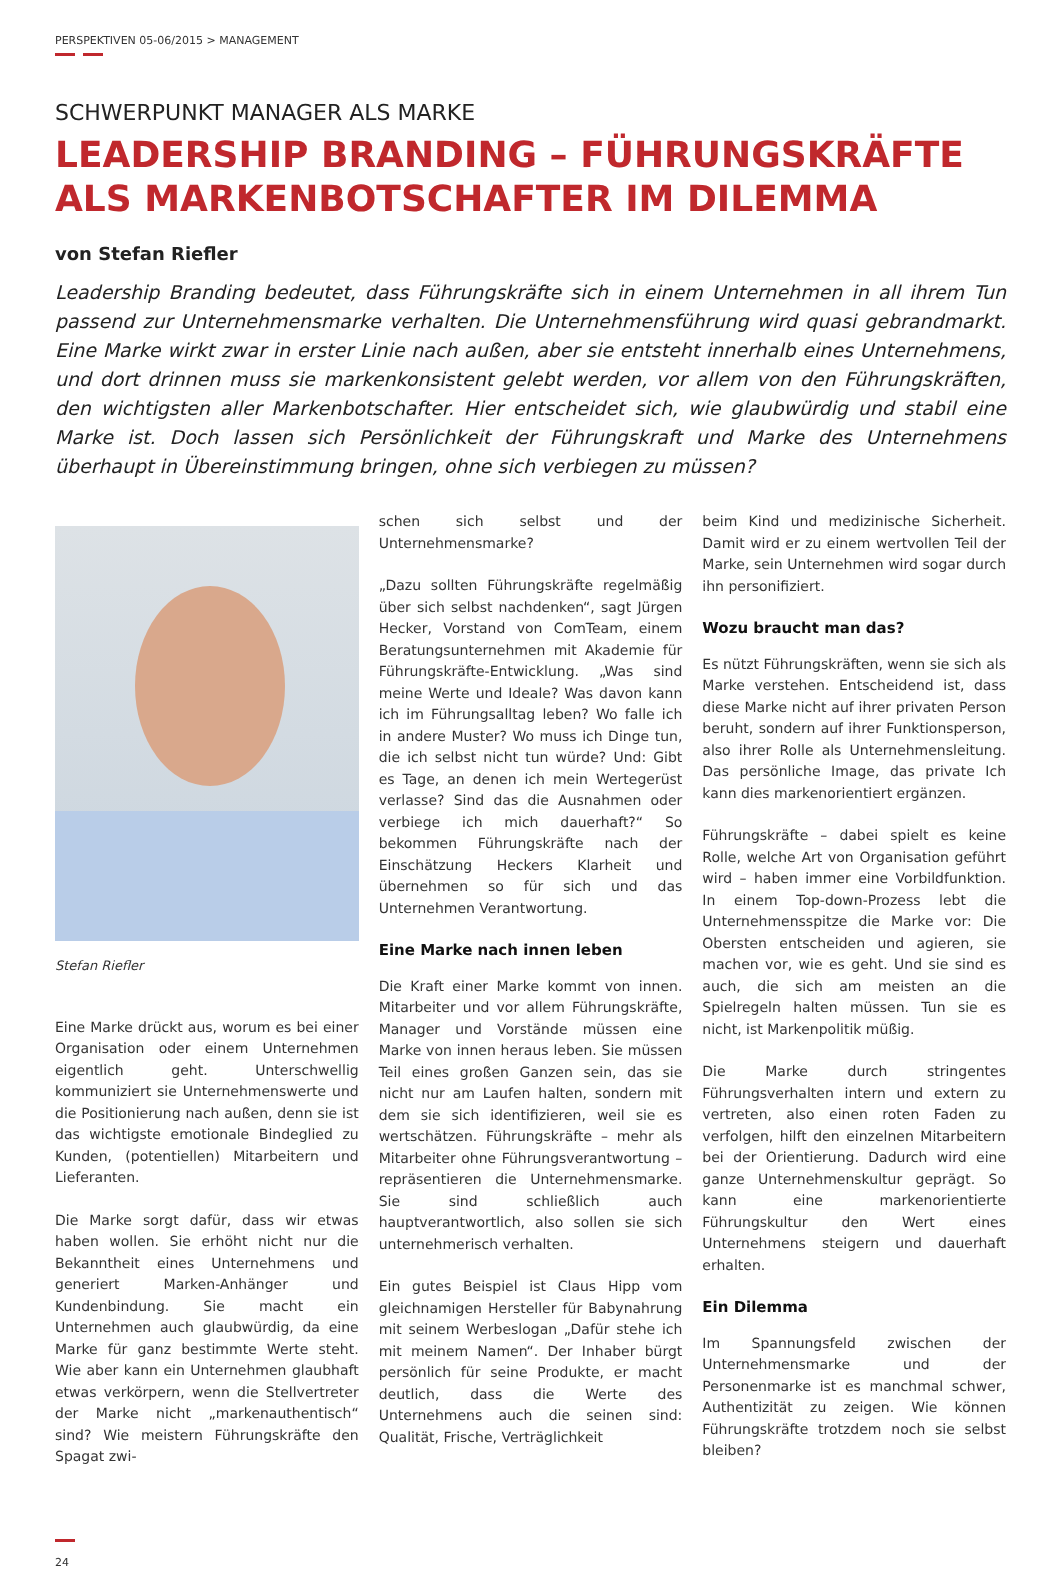PERSPEKTIVEN 05-06/2015 > MANAGEMENT
SCHWERPUNKT MANAGER ALS MARKE
LEADERSHIP BRANDING – FÜHRUNGSKRÄFTE ALS MARKENBOTSCHAFTER IM DILEMMA
von Stefan Riefler
Leadership Branding bedeutet, dass Führungskräfte sich in einem Unternehmen in all ihrem Tun passend zur Unternehmensmarke verhalten. Die Unternehmensführung wird quasi gebrandmarkt. Eine Marke wirkt zwar in erster Linie nach außen, aber sie entsteht innerhalb eines Unternehmens, und dort drinnen muss sie markenkonsistent gelebt werden, vor allem von den Führungskräften, den wichtigsten aller Markenbotschafter. Hier entscheidet sich, wie glaubwürdig und stabil eine Marke ist. Doch lassen sich Persönlichkeit der Führungskraft und Marke des Unternehmens überhaupt in Übereinstimmung bringen, ohne sich verbiegen zu müssen?
Stefan Riefler
Eine Marke drückt aus, worum es bei einer Organisation oder einem Unternehmen eigentlich geht. Unterschwellig kommuniziert sie Unternehmenswerte und die Positionierung nach außen, denn sie ist das wichtigste emotionale Bindeglied zu Kunden, (potentiellen) Mitarbeitern und Lieferanten.
Die Marke sorgt dafür, dass wir etwas haben wollen. Sie erhöht nicht nur die Bekanntheit eines Unternehmens und generiert Marken-Anhänger und Kundenbindung. Sie macht ein Unternehmen auch glaubwürdig, da eine Marke für ganz bestimmte Werte steht. Wie aber kann ein Unternehmen glaubhaft etwas verkörpern, wenn die Stellvertreter der Marke nicht „markenauthentisch“ sind? Wie meistern Führungskräfte den Spagat zwi-
schen sich selbst und der Unternehmensmarke?
„Dazu sollten Führungskräfte regelmäßig über sich selbst nachdenken“, sagt Jürgen Hecker, Vorstand von ComTeam, einem Beratungsunternehmen mit Akademie für Führungskräfte-Entwicklung. „Was sind meine Werte und Ideale? Was davon kann ich im Führungsalltag leben? Wo falle ich in andere Muster? Wo muss ich Dinge tun, die ich selbst nicht tun würde? Und: Gibt es Tage, an denen ich mein Wertegerüst verlasse? Sind das die Ausnahmen oder verbiege ich mich dauerhaft?“ So bekommen Führungskräfte nach der Einschätzung Heckers Klarheit und übernehmen so für sich und das Unternehmen Verantwortung.
Eine Marke nach innen leben
Die Kraft einer Marke kommt von innen. Mitarbeiter und vor allem Führungskräfte, Manager und Vorstände müssen eine Marke von innen heraus leben. Sie müssen Teil eines großen Ganzen sein, das sie nicht nur am Laufen halten, sondern mit dem sie sich identifizieren, weil sie es wertschätzen. Führungskräfte – mehr als Mitarbeiter ohne Führungsverantwortung – repräsentieren die Unternehmensmarke. Sie sind schließlich auch hauptverantwortlich, also sollen sie sich unternehmerisch verhalten.
Ein gutes Beispiel ist Claus Hipp vom gleichnamigen Hersteller für Babynahrung mit seinem Werbeslogan „Dafür stehe ich mit meinem Namen“. Der Inhaber bürgt persönlich für seine Produkte, er macht deutlich, dass die Werte des Unternehmens auch die seinen sind: Qualität, Frische, Verträglichkeit
beim Kind und medizinische Sicherheit. Damit wird er zu einem wertvollen Teil der Marke, sein Unternehmen wird sogar durch ihn personifiziert.
Wozu braucht man das?
Es nützt Führungskräften, wenn sie sich als Marke verstehen. Entscheidend ist, dass diese Marke nicht auf ihrer privaten Person beruht, sondern auf ihrer Funktionsperson, also ihrer Rolle als Unternehmensleitung. Das persönliche Image, das private Ich kann dies markenorientiert ergänzen.
Führungskräfte – dabei spielt es keine Rolle, welche Art von Organisation geführt wird – haben immer eine Vorbildfunktion. In einem Top-down-Prozess lebt die Unternehmensspitze die Marke vor: Die Obersten entscheiden und agieren, sie machen vor, wie es geht. Und sie sind es auch, die sich am meisten an die Spielregeln halten müssen. Tun sie es nicht, ist Markenpolitik müßig.
Die Marke durch stringentes Führungsverhalten intern und extern zu vertreten, also einen roten Faden zu verfolgen, hilft den einzelnen Mitarbeitern bei der Orientierung. Dadurch wird eine ganze Unternehmenskultur geprägt. So kann eine markenorientierte Führungskultur den Wert eines Unternehmens steigern und dauerhaft erhalten.
Ein Dilemma
Im Spannungsfeld zwischen der Unternehmensmarke und der Personenmarke ist es manchmal schwer, Authentizität zu zeigen. Wie können Führungskräfte trotzdem noch sie selbst bleiben?
24